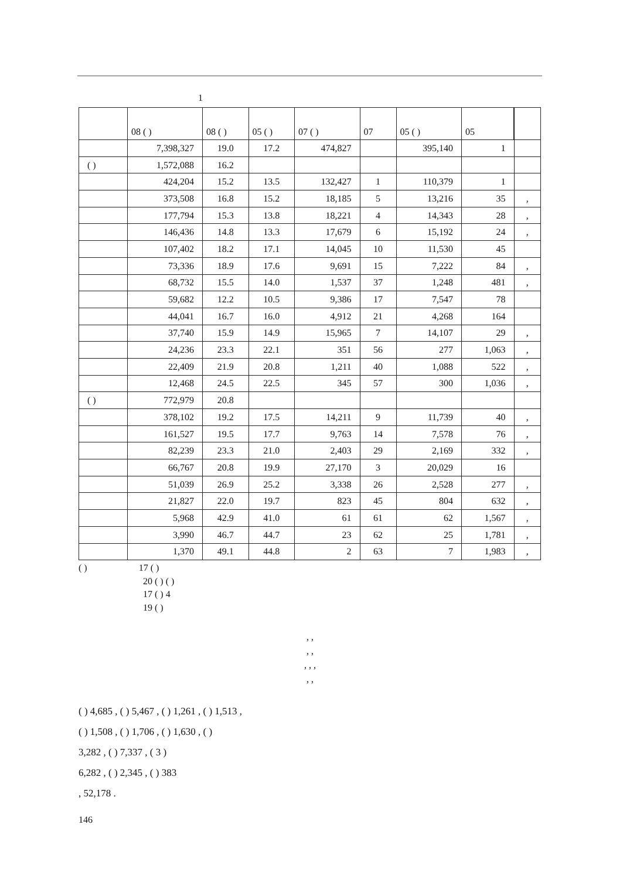1
| | 08 ( ) | 08 ( ) | 05 ( ) | 07 ( ) | 07 | 05 ( ) | 05 | |
| --- | --- | --- | --- | --- | --- | --- | --- | --- |
| | 7,398,327 | 19.0 | 17.2 | 474,827 | | 395,140 | 1 | |
| ( ) | 1,572,088 | 16.2 | | | | | | |
| | 424,204 | 15.2 | 13.5 | 132,427 | 1 | 110,379 | 1 | |
| | 373,508 | 16.8 | 15.2 | 18,185 | 5 | 13,216 | 35 | , |
| | 177,794 | 15.3 | 13.8 | 18,221 | 4 | 14,343 | 28 | , |
| | 146,436 | 14.8 | 13.3 | 17,679 | 6 | 15,192 | 24 | , |
| | 107,402 | 18.2 | 17.1 | 14,045 | 10 | 11,530 | 45 | |
| | 73,336 | 18.9 | 17.6 | 9,691 | 15 | 7,222 | 84 | , |
| | 68,732 | 15.5 | 14.0 | 1,537 | 37 | 1,248 | 481 | , |
| | 59,682 | 12.2 | 10.5 | 9,386 | 17 | 7,547 | 78 | |
| | 44,041 | 16.7 | 16.0 | 4,912 | 21 | 4,268 | 164 | |
| | 37,740 | 15.9 | 14.9 | 15,965 | 7 | 14,107 | 29 | , |
| | 24,236 | 23.3 | 22.1 | 351 | 56 | 277 | 1,063 | , |
| | 22,409 | 21.9 | 20.8 | 1,211 | 40 | 1,088 | 522 | , |
| | 12,468 | 24.5 | 22.5 | 345 | 57 | 300 | 1,036 | , |
| ( ) | 772,979 | 20.8 | | | | | | |
| | 378,102 | 19.2 | 17.5 | 14,211 | 9 | 11,739 | 40 | , |
| | 161,527 | 19.5 | 17.7 | 9,763 | 14 | 7,578 | 76 | , |
| | 82,239 | 23.3 | 21.0 | 2,403 | 29 | 2,169 | 332 | , |
| | 66,767 | 20.8 | 19.9 | 27,170 | 3 | 20,029 | 16 | |
| | 51,039 | 26.9 | 25.2 | 3,338 | 26 | 2,528 | 277 | , |
| | 21,827 | 22.0 | 19.7 | 823 | 45 | 804 | 632 | , |
| | 5,968 | 42.9 | 41.0 | 61 | 61 | 62 | 1,567 | , |
| | 3,990 | 46.7 | 44.7 | 23 | 62 | 25 | 1,781 | , |
| | 1,370 | 49.1 | 44.8 | 2 | 63 | 7 | 1,983 | , |
( ) 17 ( )
20 ( ) ( )
17 ( ) 4
19 ( )
, ,
, ,
, , ,
, ,
( ) 4,685 , ( ) 5,467 , ( ) 1,261 , ( ) 1,513 ,
( ) 1,508 , ( ) 1,706 , ( ) 1,630 , ( )
3,282 , ( ) 7,337 , ( 3 )
6,282 , ( ) 2,345 , ( ) 383
, 52,178 .
146